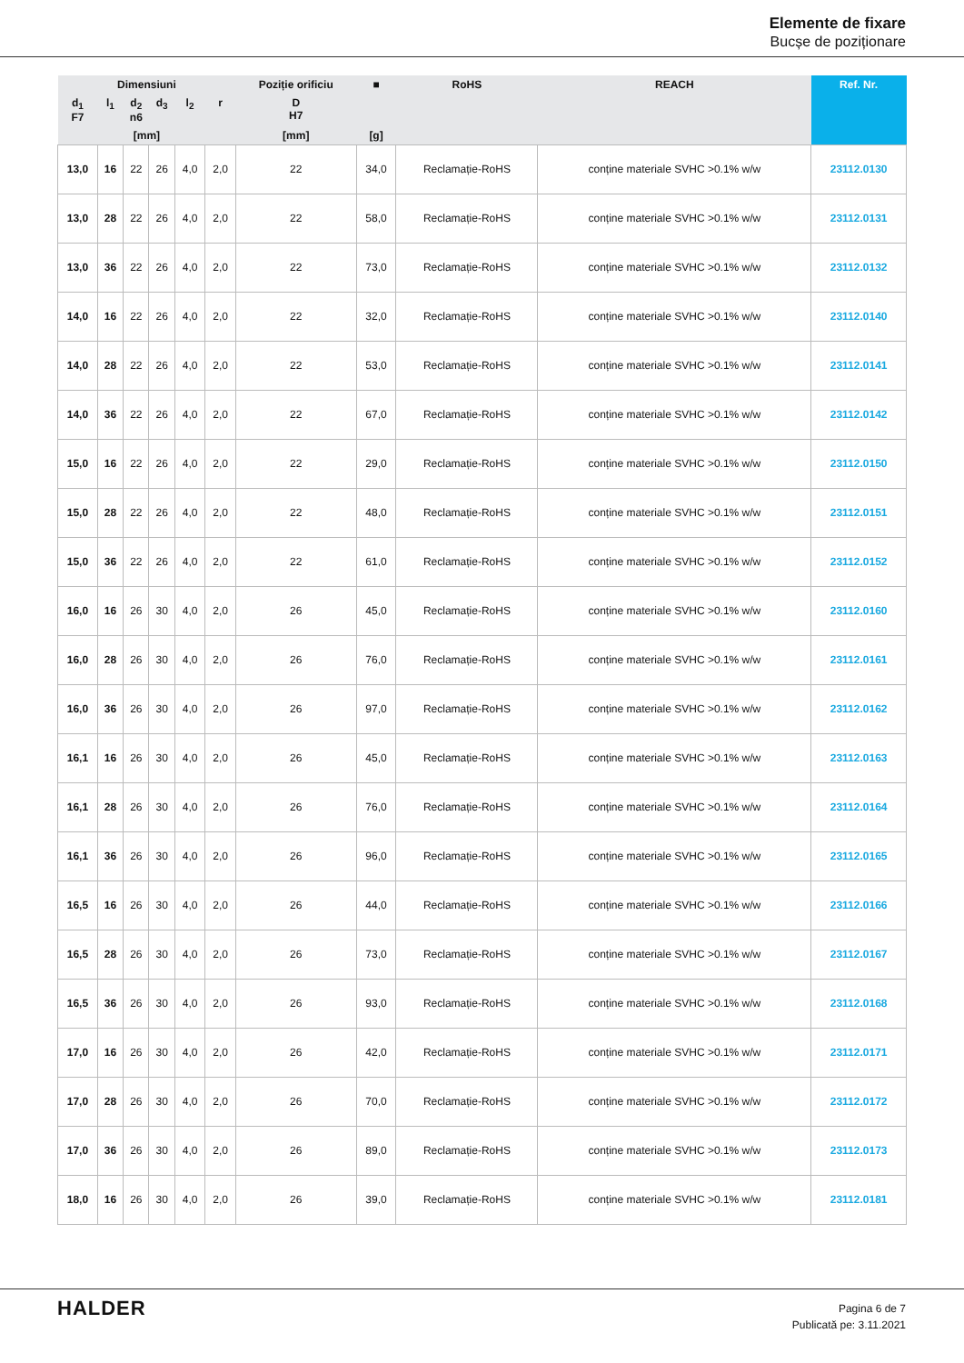Elemente de fixare
Bucșe de poziționare
| Dimensiuni | | | | | | Poziție orificiu | ■ | RoHS | REACH | Ref. Nr. |
| --- | --- | --- | --- | --- | --- | --- | --- | --- | --- | --- |
| d<sub>1</sub> F7 | l<sub>1</sub> | d<sub>2</sub> n6 | d<sub>3</sub> | l<sub>2</sub> | r | D H7 | | | | |
| [mm] | | | | | | [mm] | [g] | | | |
| 13,0 | 16 | 22 | 26 | 4,0 | 2,0 | 22 | 34,0 | Reclamație-RoHS | conține materiale SVHC >0.1% w/w | 23112.0130 |
| 13,0 | 28 | 22 | 26 | 4,0 | 2,0 | 22 | 58,0 | Reclamație-RoHS | conține materiale SVHC >0.1% w/w | 23112.0131 |
| 13,0 | 36 | 22 | 26 | 4,0 | 2,0 | 22 | 73,0 | Reclamație-RoHS | conține materiale SVHC >0.1% w/w | 23112.0132 |
| 14,0 | 16 | 22 | 26 | 4,0 | 2,0 | 22 | 32,0 | Reclamație-RoHS | conține materiale SVHC >0.1% w/w | 23112.0140 |
| 14,0 | 28 | 22 | 26 | 4,0 | 2,0 | 22 | 53,0 | Reclamație-RoHS | conține materiale SVHC >0.1% w/w | 23112.0141 |
| 14,0 | 36 | 22 | 26 | 4,0 | 2,0 | 22 | 67,0 | Reclamație-RoHS | conține materiale SVHC >0.1% w/w | 23112.0142 |
| 15,0 | 16 | 22 | 26 | 4,0 | 2,0 | 22 | 29,0 | Reclamație-RoHS | conține materiale SVHC >0.1% w/w | 23112.0150 |
| 15,0 | 28 | 22 | 26 | 4,0 | 2,0 | 22 | 48,0 | Reclamație-RoHS | conține materiale SVHC >0.1% w/w | 23112.0151 |
| 15,0 | 36 | 22 | 26 | 4,0 | 2,0 | 22 | 61,0 | Reclamație-RoHS | conține materiale SVHC >0.1% w/w | 23112.0152 |
| 16,0 | 16 | 26 | 30 | 4,0 | 2,0 | 26 | 45,0 | Reclamație-RoHS | conține materiale SVHC >0.1% w/w | 23112.0160 |
| 16,0 | 28 | 26 | 30 | 4,0 | 2,0 | 26 | 76,0 | Reclamație-RoHS | conține materiale SVHC >0.1% w/w | 23112.0161 |
| 16,0 | 36 | 26 | 30 | 4,0 | 2,0 | 26 | 97,0 | Reclamație-RoHS | conține materiale SVHC >0.1% w/w | 23112.0162 |
| 16,1 | 16 | 26 | 30 | 4,0 | 2,0 | 26 | 45,0 | Reclamație-RoHS | conține materiale SVHC >0.1% w/w | 23112.0163 |
| 16,1 | 28 | 26 | 30 | 4,0 | 2,0 | 26 | 76,0 | Reclamație-RoHS | conține materiale SVHC >0.1% w/w | 23112.0164 |
| 16,1 | 36 | 26 | 30 | 4,0 | 2,0 | 26 | 96,0 | Reclamație-RoHS | conține materiale SVHC >0.1% w/w | 23112.0165 |
| 16,5 | 16 | 26 | 30 | 4,0 | 2,0 | 26 | 44,0 | Reclamație-RoHS | conține materiale SVHC >0.1% w/w | 23112.0166 |
| 16,5 | 28 | 26 | 30 | 4,0 | 2,0 | 26 | 73,0 | Reclamație-RoHS | conține materiale SVHC >0.1% w/w | 23112.0167 |
| 16,5 | 36 | 26 | 30 | 4,0 | 2,0 | 26 | 93,0 | Reclamație-RoHS | conține materiale SVHC >0.1% w/w | 23112.0168 |
| 17,0 | 16 | 26 | 30 | 4,0 | 2,0 | 26 | 42,0 | Reclamație-RoHS | conține materiale SVHC >0.1% w/w | 23112.0171 |
| 17,0 | 28 | 26 | 30 | 4,0 | 2,0 | 26 | 70,0 | Reclamație-RoHS | conține materiale SVHC >0.1% w/w | 23112.0172 |
| 17,0 | 36 | 26 | 30 | 4,0 | 2,0 | 26 | 89,0 | Reclamație-RoHS | conține materiale SVHC >0.1% w/w | 23112.0173 |
| 18,0 | 16 | 26 | 30 | 4,0 | 2,0 | 26 | 39,0 | Reclamație-RoHS | conține materiale SVHC >0.1% w/w | 23112.0181 |
HALDER
Pagina 6 de 7
Publicată pe: 3.11.2021